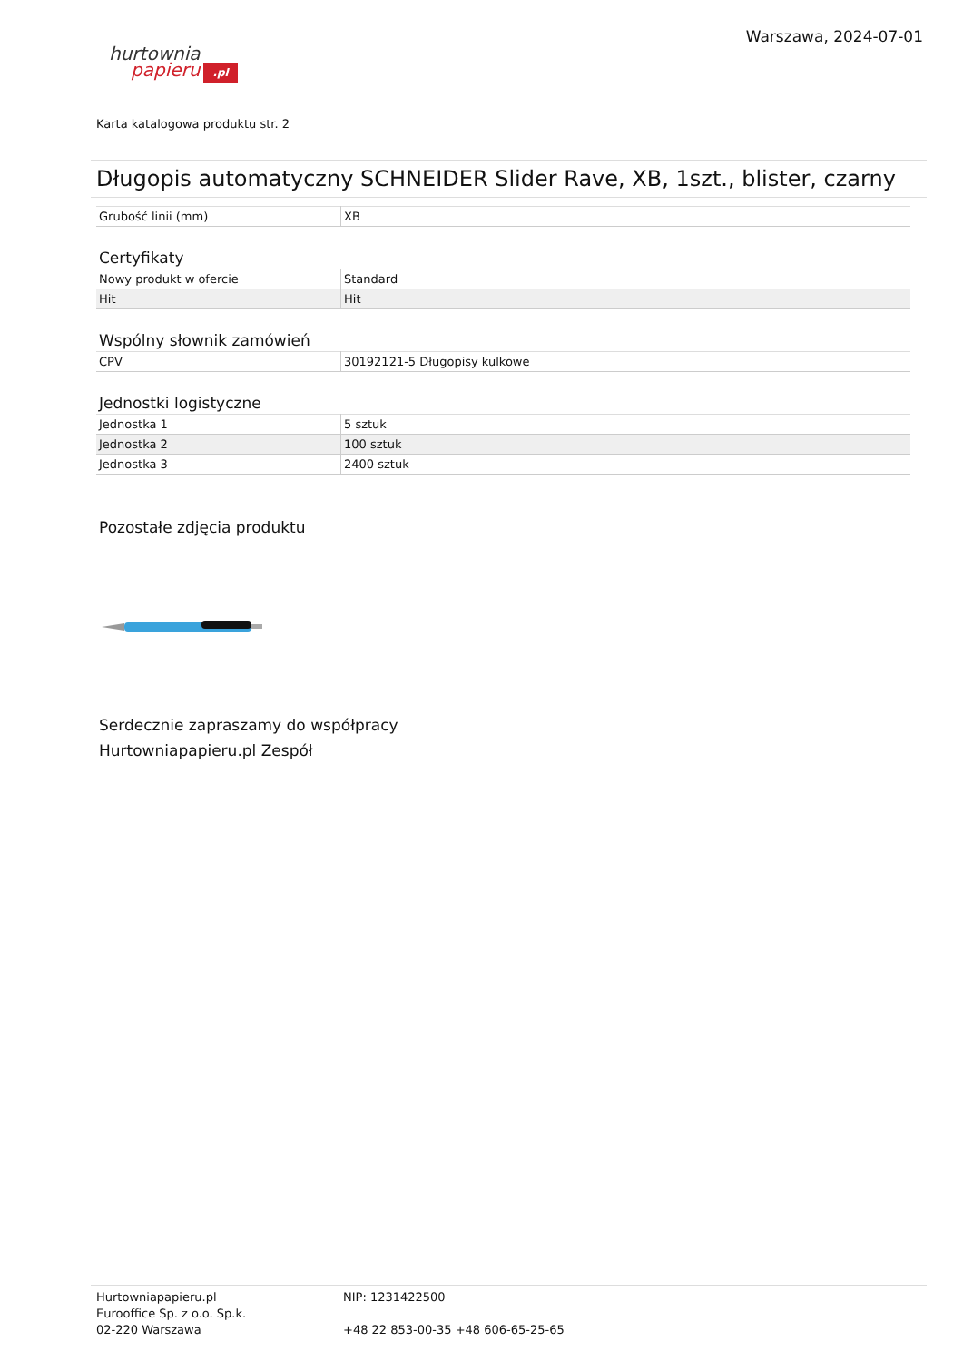hurtownia
papieru.pl
Warszawa, 2024-07-01
Karta katalogowa produktu str. 2
Długopis automatyczny SCHNEIDER Slider Rave, XB, 1szt., blister, czarny
| Grubość linii (mm) | XB |
Certyfikaty
| Nowy produkt w ofercie | Standard |
| Hit | Hit |
Wspólny słownik zamówień
| CPV | 30192121-5 Długopisy kulkowe |
Jednostki logistyczne
| Jednostka 1 | 5 sztuk |
| Jednostka 2 | 100 sztuk |
| Jednostka 3 | 2400 sztuk |
Pozostałe zdjęcia produktu
Serdecznie zapraszamy do współpracy
Hurtowniapapieru.pl Zespół
Hurtowniapapieru.pl
Eurooffice Sp. z o.o. Sp.k.
02-220 Warszawa
NIP: 1231422500
+48 22 853-00-35 +48 606-65-25-65